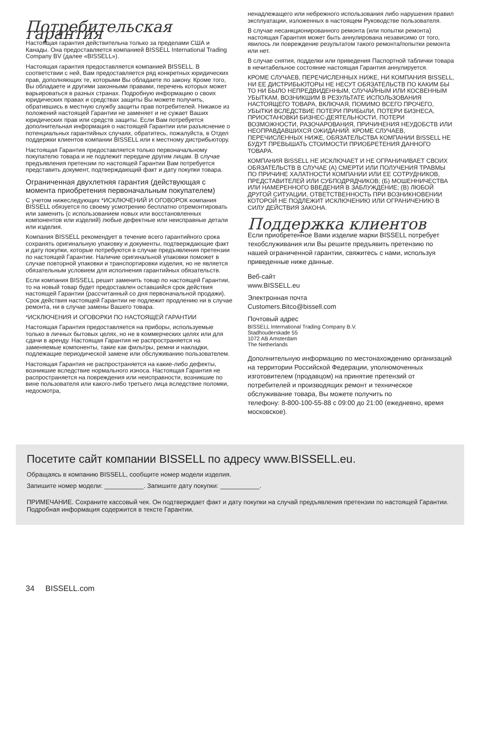Потребительская гарантия
Настоящая гарантия действительна только за пределами США и Канады. Она предоставляется компанией BISSELL International Trading Company BV (далее «BISSELL»).
Настоящая гарантия предоставляется компанией BISSELL. В соответствии с ней, Вам предоставляется ряд конкретных юридических прав, дополняющих те, которыми Вы обладаете по закону. Кроме того, Вы обладаете и другими законными правами, перечень которых может варьироваться в разных странах. Подробную информацию о своих юридических правах и средствах защиты Вы можете получить, обратившись в местную службу защиты прав потребителей. Никакое из положений настоящей Гарантии не заменяет и не сужает Ваших юридических прав или средств защиты. Если Вам потребуется дополнительная информация о настоящей Гарантии или разъяснение о потенциальных гарантийных случаях, обратитесь, пожалуйста, в Отдел поддержки клиентов компании BISSELL или к местному дистрибьютору.
Настоящая Гарантия предоставляется только первоначальному покупателю товара и не подлежит передаче другим лицам. В случае предъявления претензии по настоящей Гарантии Вам потребуется представить документ, подтверждающий факт и дату покупки товара.
Ограниченная двухлетняя гарантия (действующая с момента приобретения первоначальным покупателем)
С учетом нижеследующих *ИСКЛЮЧЕНИЙ И ОГОВОРОК компания BISSELL обязуется по своему усмотрению бесплатно отремонтировать или заменить (с использованием новых или восстановленных компонентов или изделий) любые дефектные или неисправные детали или изделия.
Компания BISSELL рекомендует в течение всего гарантийного срока сохранять оригинальную упаковку и документы, подтверждающие факт и дату покупки, которые потребуются в случае предъявления претензии по настоящей Гарантии. Наличие оригинальной упаковки поможет в случае повторной упаковки и транспортировки изделия, но не является обязательным условием для исполнения гарантийных обязательств.
Если компания BISSELL решит заменить товар по настоящей Гарантии, то на новый товар будет предоставлен оставшийся срок действия настоящей Гарантии (рассчитанный со дня первоначальной продажи). Срок действия настоящей Гарантии не подлежит продлению ни в случае ремонта, ни в случае замены Вашего товара.
*ИСКЛЮЧЕНИЯ И ОГОВОРКИ ПО НАСТОЯЩЕЙ ГАРАНТИИ
Настоящая Гарантия предоставляется на приборы, используемые только в личных бытовых целях, но не в коммерческих целях или для сдачи в аренду. Настоящая Гарантия не распространяется на заменяемые компоненты, такие как фильтры, ремни и накладки, подлежащие периодической замене или обслуживанию пользователем.
Настоящая Гарантия не распространяется на какие-либо дефекты, возникшие вследствие нормального износа. Настоящая Гарантия не распространяется на повреждения или неисправности, возникшие по вине пользователя или какого-либо третьего лица вследствие поломки, недосмотра,
ненадлежащего или небрежного использования либо нарушения правил эксплуатации, изложенных в настоящем Руководстве пользователя.
В случае несанкционированного ремонта (или попытки ремонта) настоящая Гарантия может быть аннулирована независимо от того, явилось ли повреждение результатом такого ремонта/попытки ремонта или нет.
В случае снятия, подделки или приведения Паспортной таблички товара в нечитабельное состояние настоящая Гарантия аннулируется.
КРОМЕ СЛУЧАЕВ, ПЕРЕЧИСЛЕННЫХ НИЖЕ, НИ КОМПАНИЯ BISSELL, НИ ЕЕ ДИСТРИБЬЮТОРЫ НЕ НЕСУТ ОБЯЗАТЕЛЬСТВ ПО КАКИМ БЫ ТО НИ БЫЛО НЕПРЕДВИДЕННЫМ, СЛУЧАЙНЫМ ИЛИ КОСВЕННЫМ УБЫТКАМ, ВОЗНИКШИМ В РЕЗУЛЬТАТЕ ИСПОЛЬЗОВАНИЯ НАСТОЯЩЕГО ТОВАРА, ВКЛЮЧАЯ, ПОМИМО ВСЕГО ПРОЧЕГО, УБЫТКИ ВСЛЕДСТВИЕ ПОТЕРИ ПРИБЫЛИ, ПОТЕРИ БИЗНЕСА, ПРИОСТАНОВКИ БИЗНЕС-ДЕЯТЕЛЬНОСТИ, ПОТЕРИ ВОЗМОЖНОСТИ, РАЗОЧАРОВАНИЯ, ПРИЧИНЕНИЯ НЕУДОБСТВ ИЛИ НЕОПРАВДАВШИХСЯ ОЖИДАНИЙ. КРОМЕ СЛУЧАЕВ, ПЕРЕЧИСЛЕННЫХ НИЖЕ, ОБЯЗАТЕЛЬСТВА КОМПАНИИ BISSELL НЕ БУДУТ ПРЕВЫШАТЬ СТОИМОСТИ ПРИОБРЕТЕНИЯ ДАННОГО ТОВАРА.
КОМПАНИЯ BISSELL НЕ ИСКЛЮЧАЕТ И НЕ ОГРАНИЧИВАЕТ СВОИХ ОБЯЗАТЕЛЬСТВ В СЛУЧАЕ (А) СМЕРТИ ИЛИ ПОЛУЧЕНИЯ ТРАВМЫ ПО ПРИЧИНЕ ХАЛАТНОСТИ КОМПАНИИ ИЛИ ЕЕ СОТРУДНИКОВ, ПРЕДСТАВИТЕЛЕЙ ИЛИ СУБПОДРЯДЧИКОВ; (Б) МОШЕННИЧЕСТВА ИЛИ НАМЕРЕННОГО ВВЕДЕНИЯ В ЗАБЛУЖДЕНИЕ; (В) ЛЮБОЙ ДРУГОЙ СИТУАЦИИ, ОТВЕТСТВЕННОСТЬ ПРИ ВОЗНИКНОВЕНИИ КОТОРОЙ НЕ ПОДЛЕЖИТ ИСКЛЮЧЕНИЮ ИЛИ ОГРАНИЧЕНИЮ В СИЛУ ДЕЙСТВИЯ ЗАКОНА.
Поддержка клиентов
Если приобретенное Вами изделие марки BISSELL потребует техобслуживания или Вы решите предъявить претензию по нашей ограниченной гарантии, свяжитесь с нами, используя приведенные ниже данные.
Веб-сайт
www.BISSELL.eu
Электронная почта
Customers.Bitco@bissell.com
Почтовый адрес
BISSELL International Trading Company B.V.
Stadhouderskade 55
1072 AB Amsterdam
The Netherlands
Дополнительную информацию по местонахождению организаций на территории Российской Федерации, уполномоченных изготовителем (продавцом) на принятие претензий от потребителей и производящих ремонт и техническое обслуживание товара, Вы можете получить по
телефону: 8-800-100-55-88 с 09:00 до 21:00 (ежедневно, время московское).
Посетите сайт компании BISSELL по адресу www.BISSELL.eu.
Обращаясь в компанию BISSELL, сообщите номер модели изделия.
Запишите номер модели: ___________. Запишите дату покупки: ___________.
ПРИМЕЧАНИЕ. Сохраните кассовый чек. Он подтверждает факт и дату покупки на случай предъявления претензии по настоящей Гарантии. Подробная информация содержится в тексте Гарантии.
34 BISSELL.com